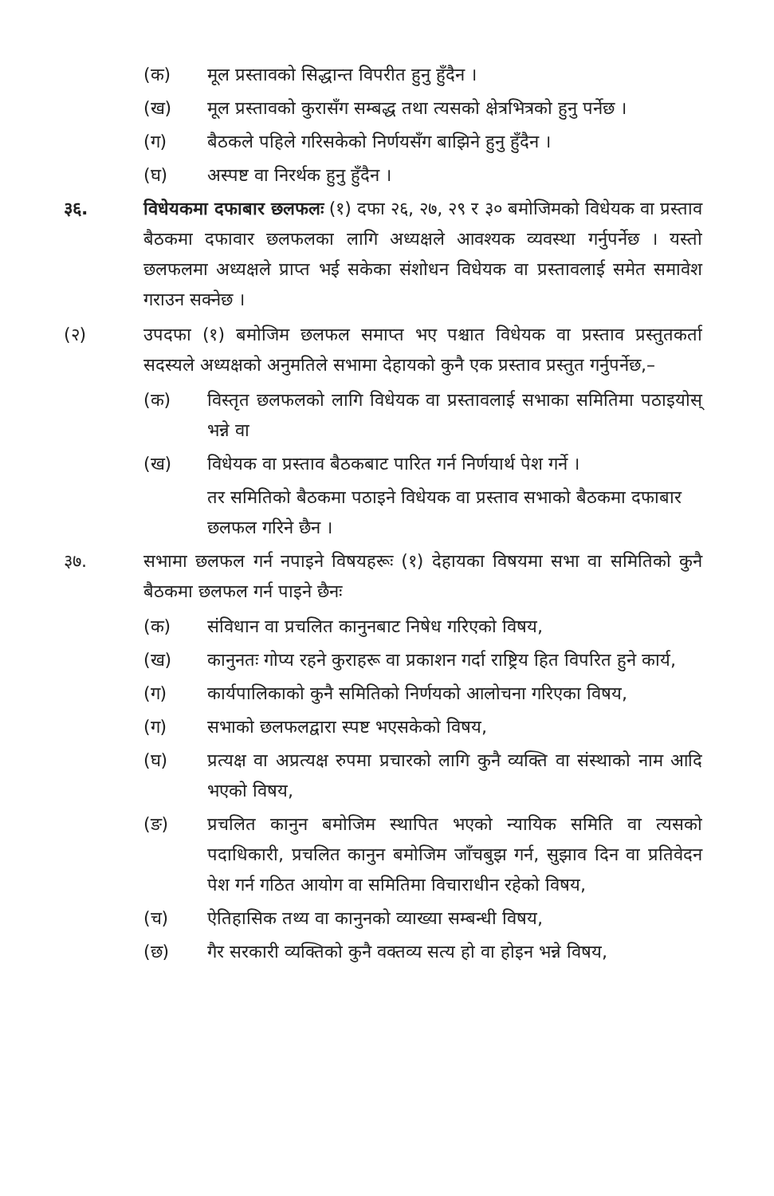(क) मूल प्रस्तावको सिद्धान्त विपरीत हुनु हुँदैन ।
(ख) मूल प्रस्तावको कुरासँग सम्बद्ध तथा त्यसको क्षेत्रभित्रको हुनु पर्नेछ ।
(ग) बैठकले पहिले गरिसकेको निर्णयसँग बाझिने हुनु हुँदैन ।
(घ) अस्पष्ट वा निरर्थक हुनु हुँदैन ।
३६. विधेयकमा दफाबार छलफलः (१) दफा २६, २७, २९ र ३० बमोजिमको विधेयक वा प्रस्ताव बैठकमा दफावार छलफलका लागि अध्यक्षले आवश्यक व्यवस्था गर्नुपर्नेछ । यस्तो छलफलमा अध्यक्षले प्राप्त भई सकेका संशोधन विधेयक वा प्रस्तावलाई समेत समावेश गराउन सक्नेछ ।
(२) उपदफा (१) बमोजिम छलफल समाप्त भए पश्चात विधेयक वा प्रस्ताव प्रस्तुतकर्ता सदस्यले अध्यक्षको अनुमतिले सभामा देहायको कुनै एक प्रस्ताव प्रस्तुत गर्नुपर्नेछ,–
(क) विस्तृत छलफलको लागि विधेयक वा प्रस्तावलाई सभाका समितिमा पठाइयोस् भन्ने वा
(ख) विधेयक वा प्रस्ताव बैठकबाट पारित गर्न निर्णयार्थ पेश गर्ने ।
तर समितिको बैठकमा पठाइने विधेयक वा प्रस्ताव सभाको बैठकमा दफाबार छलफल गरिने छैन ।
३७. सभामा छलफल गर्न नपाइने विषयहरूः (१) देहायका विषयमा सभा वा समितिको कुनै बैठकमा छलफल गर्न पाइने छैनः
(क) संविधान वा प्रचलित कानुनबाट निषेध गरिएको विषय,
(ख) कानुनतः गोप्य रहने कुराहरू वा प्रकाशन गर्दा राष्ट्रिय हित विपरित हुने कार्य,
(ग) कार्यपालिकाको कुनै समितिको निर्णयको आलोचना गरिएका विषय,
(ग) सभाको छलफलद्वारा स्पष्ट भएसकेको विषय,
(घ) प्रत्यक्ष वा अप्रत्यक्ष रुपमा प्रचारको लागि कुनै व्यक्ति वा संस्थाको नाम आदि भएको विषय,
(ङ) प्रचलित कानुन बमोजिम स्थापित भएको न्यायिक समिति वा त्यसको पदाधिकारी, प्रचलित कानुन बमोजिम जाँचबुझ गर्न, सुझाव दिन वा प्रतिवेदन पेश गर्न गठित आयोग वा समितिमा विचाराधीन रहेको विषय,
(च) ऐतिहासिक तथ्य वा कानुनको व्याख्या सम्बन्धी विषय,
(छ) गैर सरकारी व्यक्तिको कुनै वक्तव्य सत्य हो वा होइन भन्ने विषय,